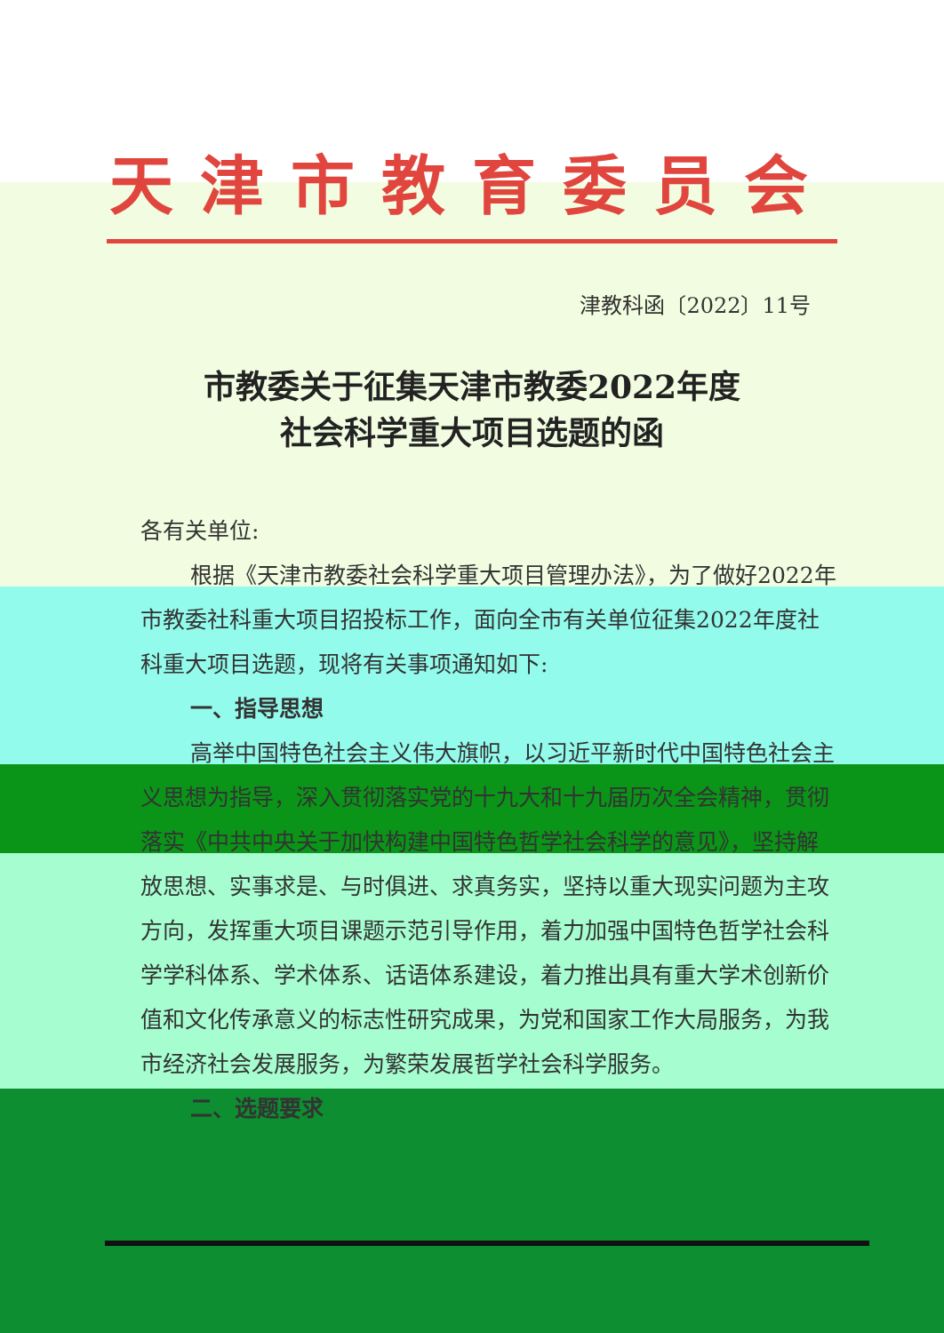天津市教育委员会
津教科函〔2022〕11号
市教委关于征集天津市教委2022年度
社会科学重大项目选题的函
各有关单位:
根据《天津市教委社会科学重大项目管理办法》，为了做好2022年市教委社科重大项目招投标工作，面向全市有关单位征集2022年度社科重大项目选题，现将有关事项通知如下:
一、指导思想
高举中国特色社会主义伟大旗帜，以习近平新时代中国特色社会主义思想为指导，深入贯彻落实党的十九大和十九届历次全会精神，贯彻落实《中共中央关于加快构建中国特色哲学社会科学的意见》，坚持解放思想、实事求是、与时俱进、求真务实，坚持以重大现实问题为主攻方向，发挥重大项目课题示范引导作用，着力加强中国特色哲学社会科学学科体系、学术体系、话语体系建设，着力推出具有重大学术创新价值和文化传承意义的标志性研究成果，为党和国家工作大局服务，为我市经济社会发展服务，为繁荣发展哲学社会科学服务。
二、选题要求